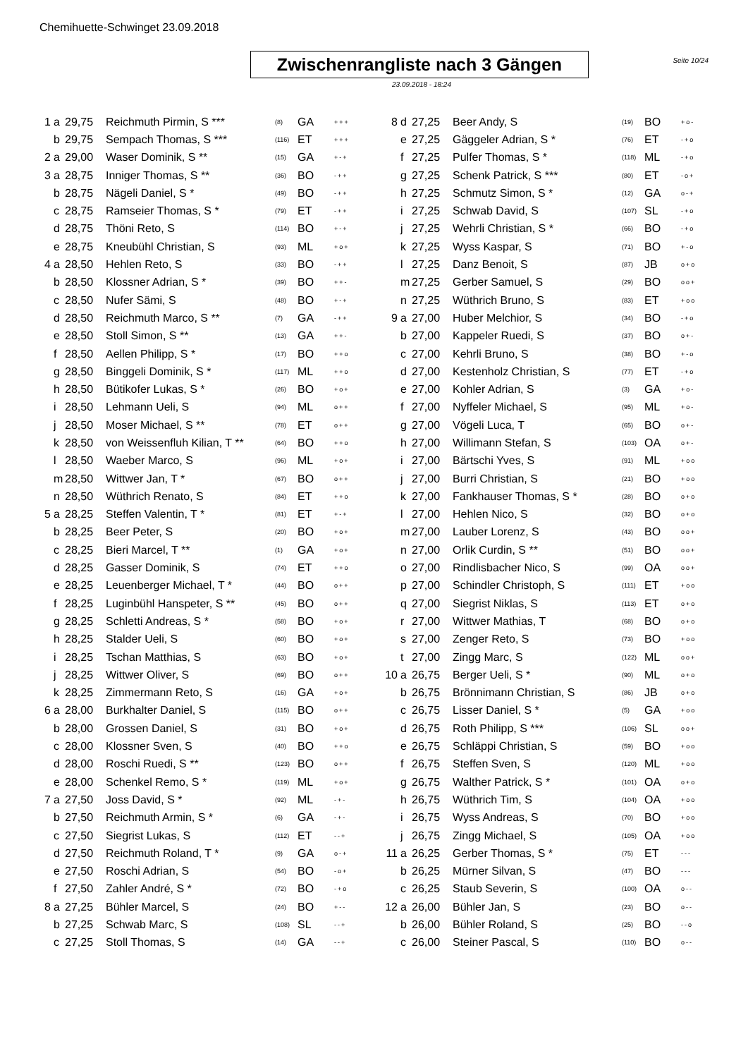Chemihuette-Schwinget 23.09.2018
Seite 10/24
Zwischenrangliste nach 3 Gängen
23.09.2018 - 18:24
| 1 | a | 29,75 | Reichmuth Pirmin, S *** | (8) | GA | +++ |
| | b | 29,75 | Sempach Thomas, S *** | (116) | ET | +++ |
| 2 | a | 29,00 | Waser Dominik, S ** | (15) | GA | +-+ |
| 3 | a | 28,75 | Inniger Thomas, S ** | (36) | BO | -++ |
| | b | 28,75 | Nägeli Daniel, S * | (49) | BO | -++ |
| | c | 28,75 | Ramseier Thomas, S * | (79) | ET | -++ |
| | d | 28,75 | Thöni Reto, S | (114) | BO | +-+ |
| | e | 28,75 | Kneubühl Christian, S | (93) | ML | +o+ |
| 4 | a | 28,50 | Hehlen Reto, S | (33) | BO | -++ |
| | b | 28,50 | Klossner Adrian, S * | (39) | BO | ++- |
| | c | 28,50 | Nufer Sämi, S | (48) | BO | +-+ |
| | d | 28,50 | Reichmuth Marco, S ** | (7) | GA | -++ |
| | e | 28,50 | Stoll Simon, S ** | (13) | GA | ++- |
| | f | 28,50 | Aellen Philipp, S * | (17) | BO | ++o |
| | g | 28,50 | Binggeli Dominik, S * | (117) | ML | ++o |
| | h | 28,50 | Bütikofer Lukas, S * | (26) | BO | +o+ |
| | i | 28,50 | Lehmann Ueli, S | (94) | ML | o++ |
| | j | 28,50 | Moser Michael, S ** | (78) | ET | o++ |
| | k | 28,50 | von Weissenfluh Kilian, T ** | (64) | BO | ++o |
| | l | 28,50 | Waeber Marco, S | (96) | ML | +o+ |
| | m | 28,50 | Wittwer Jan, T * | (67) | BO | o++ |
| | n | 28,50 | Wüthrich Renato, S | (84) | ET | ++o |
| 5 | a | 28,25 | Steffen Valentin, T * | (81) | ET | +-+ |
| | b | 28,25 | Beer Peter, S | (20) | BO | +o+ |
| | c | 28,25 | Bieri Marcel, T ** | (1) | GA | +o+ |
| | d | 28,25 | Gasser Dominik, S | (74) | ET | ++o |
| | e | 28,25 | Leuenberger Michael, T * | (44) | BO | o++ |
| | f | 28,25 | Luginbühl Hanspeter, S ** | (45) | BO | o++ |
| | g | 28,25 | Schletti Andreas, S * | (58) | BO | +o+ |
| | h | 28,25 | Stalder Ueli, S | (60) | BO | +o+ |
| | i | 28,25 | Tschan Matthias, S | (63) | BO | +o+ |
| | j | 28,25 | Wittwer Oliver, S | (69) | BO | o++ |
| | k | 28,25 | Zimmermann Reto, S | (16) | GA | +o+ |
| 6 | a | 28,00 | Burkhalter Daniel, S | (115) | BO | o++ |
| | b | 28,00 | Grossen Daniel, S | (31) | BO | +o+ |
| | c | 28,00 | Klossner Sven, S | (40) | BO | ++o |
| | d | 28,00 | Roschi Ruedi, S ** | (123) | BO | o++ |
| | e | 28,00 | Schenkel Remo, S * | (119) | ML | +o+ |
| 7 | a | 27,50 | Joss David, S * | (92) | ML | -+- |
| | b | 27,50 | Reichmuth Armin, S * | (6) | GA | -+- |
| | c | 27,50 | Siegrist Lukas, S | (112) | ET | --+ |
| | d | 27,50 | Reichmuth Roland, T * | (9) | GA | o-+ |
| | e | 27,50 | Roschi Adrian, S | (54) | BO | -o+ |
| | f | 27,50 | Zahler André, S * | (72) | BO | -+o |
| 8 | a | 27,25 | Bühler Marcel, S | (24) | BO | +-- |
| | b | 27,25 | Schwab Marc, S | (108) | SL | --+ |
| | c | 27,25 | Stoll Thomas, S | (14) | GA | --+ |
| 8 | d | 27,25 | Beer Andy, S | (19) | BO | +o- |
| | e | 27,25 | Gäggeler Adrian, S * | (76) | ET | -+o |
| | f | 27,25 | Pulfer Thomas, S * | (118) | ML | -+o |
| | g | 27,25 | Schenk Patrick, S *** | (80) | ET | -o+ |
| | h | 27,25 | Schmutz Simon, S * | (12) | GA | o-+ |
| | i | 27,25 | Schwab David, S | (107) | SL | -+o |
| | j | 27,25 | Wehrli Christian, S * | (66) | BO | -+o |
| | k | 27,25 | Wyss Kaspar, S | (71) | BO | +-o |
| | l | 27,25 | Danz Benoit, S | (87) | JB | o+o |
| | m | 27,25 | Gerber Samuel, S | (29) | BO | oo+ |
| | n | 27,25 | Wüthrich Bruno, S | (83) | ET | +oo |
| 9 | a | 27,00 | Huber Melchior, S | (34) | BO | -+o |
| | b | 27,00 | Kappeler Ruedi, S | (37) | BO | o+- |
| | c | 27,00 | Kehrli Bruno, S | (38) | BO | +-o |
| | d | 27,00 | Kestenholz Christian, S | (77) | ET | -+o |
| | e | 27,00 | Kohler Adrian, S | (3) | GA | +o- |
| | f | 27,00 | Nyffeler Michael, S | (95) | ML | +o- |
| | g | 27,00 | Vögeli Luca, T | (65) | BO | o+- |
| | h | 27,00 | Willimann Stefan, S | (103) | OA | o+- |
| | i | 27,00 | Bärtschi Yves, S | (91) | ML | +oo |
| | j | 27,00 | Burri Christian, S | (21) | BO | +oo |
| | k | 27,00 | Fankhauser Thomas, S * | (28) | BO | o+o |
| | l | 27,00 | Hehlen Nico, S | (32) | BO | o+o |
| | m | 27,00 | Lauber Lorenz, S | (43) | BO | oo+ |
| | n | 27,00 | Orlik Curdin, S ** | (51) | BO | oo+ |
| | o | 27,00 | Rindlisbacher Nico, S | (99) | OA | oo+ |
| | p | 27,00 | Schindler Christoph, S | (111) | ET | +oo |
| | q | 27,00 | Siegrist Niklas, S | (113) | ET | o+o |
| | r | 27,00 | Wittwer Mathias, T | (68) | BO | o+o |
| | s | 27,00 | Zenger Reto, S | (73) | BO | +oo |
| | t | 27,00 | Zingg Marc, S | (122) | ML | oo+ |
| 10 | a | 26,75 | Berger Ueli, S * | (90) | ML | o+o |
| | b | 26,75 | Brönnimann Christian, S | (86) | JB | o+o |
| | c | 26,75 | Lisser Daniel, S * | (5) | GA | +oo |
| | d | 26,75 | Roth Philipp, S *** | (106) | SL | oo+ |
| | e | 26,75 | Schläppi Christian, S | (59) | BO | +oo |
| | f | 26,75 | Steffen Sven, S | (120) | ML | +oo |
| | g | 26,75 | Walther Patrick, S * | (101) | OA | o+o |
| | h | 26,75 | Wüthrich Tim, S | (104) | OA | +oo |
| | i | 26,75 | Wyss Andreas, S | (70) | BO | +oo |
| | j | 26,75 | Zingg Michael, S | (105) | OA | +oo |
| 11 | a | 26,25 | Gerber Thomas, S * | (75) | ET | --- |
| | b | 26,25 | Mürner Silvan, S | (47) | BO | --- |
| | c | 26,25 | Staub Severin, S | (100) | OA | o-- |
| 12 | a | 26,00 | Bühler Jan, S | (23) | BO | o-- |
| | b | 26,00 | Bühler Roland, S | (25) | BO | --o |
| | c | 26,00 | Steiner Pascal, S | (110) | BO | o-- |